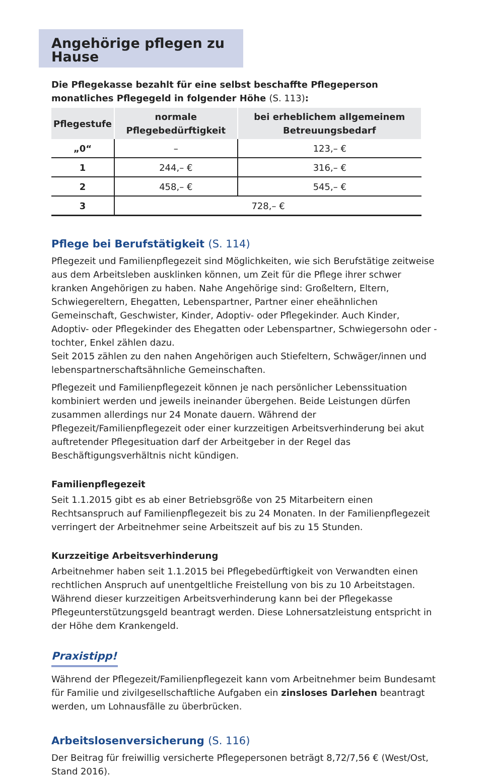Angehörige pflegen zu Hause
Die Pflegekasse bezahlt für eine selbst beschaffte Pflegeperson monatliches Pflegegeld in folgender Höhe (S. 113):
| Pflegestufe | normale Pflegebedürftigkeit | bei erheblichem allgemeinem Betreuungsbedarf |
| --- | --- | --- |
| „0“ | – | 123,– € |
| 1 | 244,– € | 316,– € |
| 2 | 458,– € | 545,– € |
| 3 | 728,– € | |
Pflege bei Berufstätigkeit (S. 114)
Pflegezeit und Familienpflegezeit sind Möglichkeiten, wie sich Berufstätige zeitweise aus dem Arbeitsleben ausklinken können, um Zeit für die Pflege ihrer schwer kranken Angehörigen zu haben. Nahe Angehörige sind: Großeltern, Eltern, Schwiegereltern, Ehegatten, Lebenspartner, Partner einer eheähnlichen Gemeinschaft, Geschwister, Kinder, Adoptiv- oder Pflegekinder. Auch Kinder, Adoptiv- oder Pflegekinder des Ehegatten oder Lebenspartner, Schwiegersohn oder -tochter, Enkel zählen dazu.
Seit 2015 zählen zu den nahen Angehörigen auch Stiefeltern, Schwäger/innen und lebenspartnerschaftsähnliche Gemeinschaften.
Pflegezeit und Familienpflegezeit können je nach persönlicher Lebenssituation kombiniert werden und jeweils ineinander übergehen. Beide Leistungen dürfen zusammen allerdings nur 24 Monate dauern. Während der Pflegezeit/Familienpflegezeit oder einer kurzzeitigen Arbeitsverhinderung bei akut auftretender Pflegesituation darf der Arbeitgeber in der Regel das Beschäftigungsverhältnis nicht kündigen.
Familienpflegezeit
Seit 1.1.2015 gibt es ab einer Betriebsgröße von 25 Mitarbeitern einen Rechtsanspruch auf Familienpflegezeit bis zu 24 Monaten. In der Familienpflegezeit verringert der Arbeitnehmer seine Arbeitszeit auf bis zu 15 Stunden.
Kurzzeitige Arbeitsverhinderung
Arbeitnehmer haben seit 1.1.2015 bei Pflegebedürftigkeit von Verwandten einen rechtlichen Anspruch auf unentgeltliche Freistellung von bis zu 10 Arbeitstagen. Während dieser kurzzeitigen Arbeitsverhinderung kann bei der Pflegekasse Pflegeunterstützungsgeld beantragt werden. Diese Lohnersatzleistung entspricht in der Höhe dem Krankengeld.
Praxistipp!
Während der Pflegezeit/Familienpflegezeit kann vom Arbeitnehmer beim Bundesamt für Familie und zivilgesellschaftliche Aufgaben ein zinsloses Darlehen beantragt werden, um Lohnausfälle zu überbrücken.
Arbeitslosenversicherung (S. 116)
Der Beitrag für freiwillig versicherte Pflegepersonen beträgt 8,72/7,56 € (West/Ost, Stand 2016).